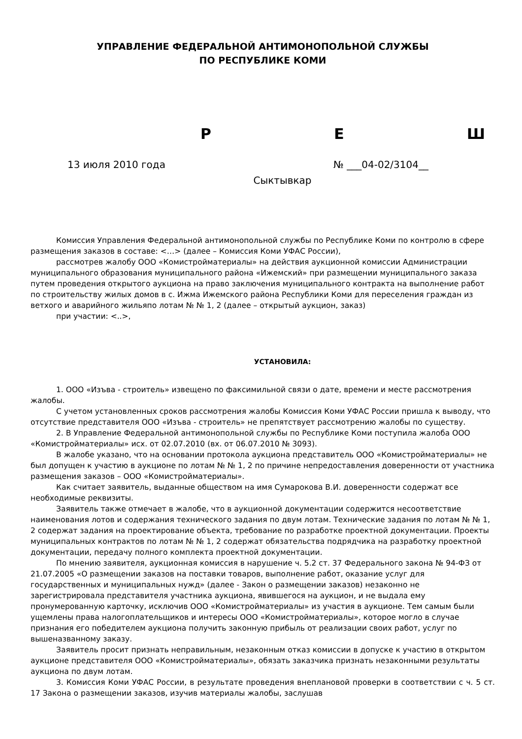УПРАВЛЕНИЕ ФЕДЕРАЛЬНОЙ АНТИМОНОПОЛЬНОЙ СЛУЖБЫ
ПО РЕСПУБЛИКЕ КОМИ
Р Е Ш
13 июля 2010 года № ___04-02/3104__
Сыктывкар
Комиссия Управления Федеральной антимонопольной службы по Республике Коми по контролю в сфере размещения заказов в составе: <…> (далее – Комиссия Коми УФАС России),
рассмотрев жалобу ООО «Комистройматериалы» на действия аукционной комиссии Администрации муниципального образования муниципального района «Ижемский» при размещении муниципального заказа путем проведения открытого аукциона на право заключения муниципального контракта на выполнение работ по строительству жилых домов в с. Ижма Ижемского района Республики Коми для переселения граждан из ветхого и аварийного жильяпо лотам № № 1, 2 (далее – открытый аукцион, заказ)
при участии: <..>,
УСТАНОВИЛА:
1. ООО «Изъва - строитель» извещено по факсимильной связи о дате, времени и месте рассмотрения жалобы.
С учетом установленных сроков рассмотрения жалобы Комиссия Коми УФАС России пришла к выводу, что отсутствие представителя ООО «Изъва - строитель» не препятствует рассмотрению жалобы по существу.
2. В Управление Федеральной антимонопольной службы по Республике Коми поступила жалоба ООО «Комистройматериалы» исх. от 02.07.2010 (вх. от 06.07.2010 № 3093).
В жалобе указано, что на основании протокола аукциона представитель ООО «Комистройматериалы» не был допущен к участию в аукционе по лотам № № 1, 2 по причине непредоставления доверенности от участника размещения заказов – ООО «Комистройматериалы».
Как считает заявитель, выданные обществом на имя Сумарокова В.И. доверенности содержат все необходимые реквизиты.
Заявитель также отмечает в жалобе, что в аукционной документации содержится несоответствие наименования лотов и содержания технического задания по двум лотам. Технические задания по лотам № № 1, 2 содержат задания на проектирование объекта, требование по разработке проектной документации. Проекты муниципальных контрактов по лотам № № 1, 2 содержат обязательства подрядчика на разработку проектной документации, передачу полного комплекта проектной документации.
По мнению заявителя, аукционная комиссия в нарушение ч. 5.2 ст. 37 Федерального закона № 94-ФЗ от 21.07.2005 «О размещении заказов на поставки товаров, выполнение работ, оказание услуг для государственных и муниципальных нужд» (далее - Закон о размещении заказов) незаконно не зарегистрировала представителя участника аукциона, явившегося на аукцион, и не выдала ему пронумерованную карточку, исключив ООО «Комистройматериалы» из участия в аукционе. Тем самым были ущемлены права налогоплательщиков и интересы ООО «Комистройматериалы», которое могло в случае признания его победителем аукциона получить законную прибыль от реализации своих работ, услуг по вышеназванному заказу.
Заявитель просит признать неправильным, незаконным отказ комиссии в допуске к участию в открытом аукционе представителя ООО «Комистройматериалы», обязать заказчика признать незаконными результаты аукциона по двум лотам.
3. Комиссия Коми УФАС России, в результате проведения внеплановой проверки в соответствии с ч. 5 ст. 17 Закона о размещении заказов, изучив материалы жалобы, заслушав